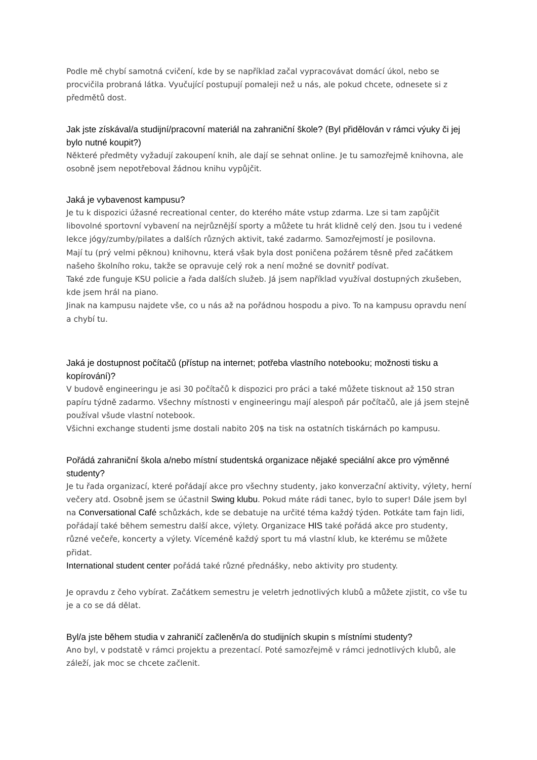Podle mě chybí samotná cvičení, kde by se například začal vypracovávat domácí úkol, nebo se procvičila probraná látka. Vyučující postupují pomaleji než u nás, ale pokud chcete, odnesete si z předmětů dost.
Jak jste získával/a studijní/pracovní materiál na zahraniční škole? (Byl přidělován v rámci výuky či jej bylo nutné koupit?)
Některé předměty vyžadují zakoupení knih, ale dají se sehnat online. Je tu samozřejmě knihovna, ale osobně jsem nepotřeboval žádnou knihu vypůjčit.
Jaká je vybavenost kampusu?
Je tu k dispozici úžasné recreational center, do kterého máte vstup zdarma. Lze si tam zapůjčit libovolné sportovní vybavení na nejrůznější sporty a můžete tu hrát klidně celý den. Jsou tu i vedené lekce jógy/zumby/pilates a dalších různých aktivit, také zadarmo. Samozřejmostí je posilovna.
Mají tu (prý velmi pěknou) knihovnu, která však byla dost poničena požárem těsně před začátkem našeho školního roku, takže se opravuje celý rok a není možné se dovnitř podívat.
Také zde funguje KSU policie a řada dalších služeb. Já jsem například využíval dostupných zkušeben, kde jsem hrál na piano.
Jinak na kampusu najdete vše, co u nás až na pořádnou hospodu a pivo. To na kampusu opravdu není a chybí tu.
Jaká je dostupnost počítačů (přístup na internet; potřeba vlastního notebooku; možnosti tisku a kopírování)?
V budově engineeringu je asi 30 počítačů k dispozici pro práci a také můžete tisknout až 150 stran papíru týdně zadarmo. Všechny místnosti v engineeringu mají alespoň pár počítačů, ale já jsem stejně používal všude vlastní notebook.
Všichni exchange studenti jsme dostali nabito 20$ na tisk na ostatních tiskárnách po kampusu.
Pořádá zahraniční škola a/nebo místní studentská organizace nějaké speciální akce pro výměnné studenty?
Je tu řada organizací, které pořádají akce pro všechny studenty, jako konverzační aktivity, výlety, herní večery atd. Osobně jsem se účastnil Swing klubu. Pokud máte rádi tanec, bylo to super! Dále jsem byl na Conversational Café schůzkách, kde se debatuje na určité téma každý týden. Potkáte tam fajn lidi, pořádají také během semestru další akce, výlety. Organizace HIS také pořádá akce pro studenty, různé večeře, koncerty a výlety. Víceméně každý sport tu má vlastní klub, ke kterému se můžete přidat.
International student center pořádá také různé přednášky, nebo aktivity pro studenty.
Je opravdu z čeho vybírat. Začátkem semestru je veletrh jednotlivých klubů a můžete zjistit, co vše tu je a co se dá dělat.
Byl/a jste během studia v zahraničí začleněn/a do studijních skupin s místními studenty?
Ano byl, v podstatě v rámci projektu a prezentací. Poté samozřejmě v rámci jednotlivých klubů, ale záleží, jak moc se chcete začlenit.